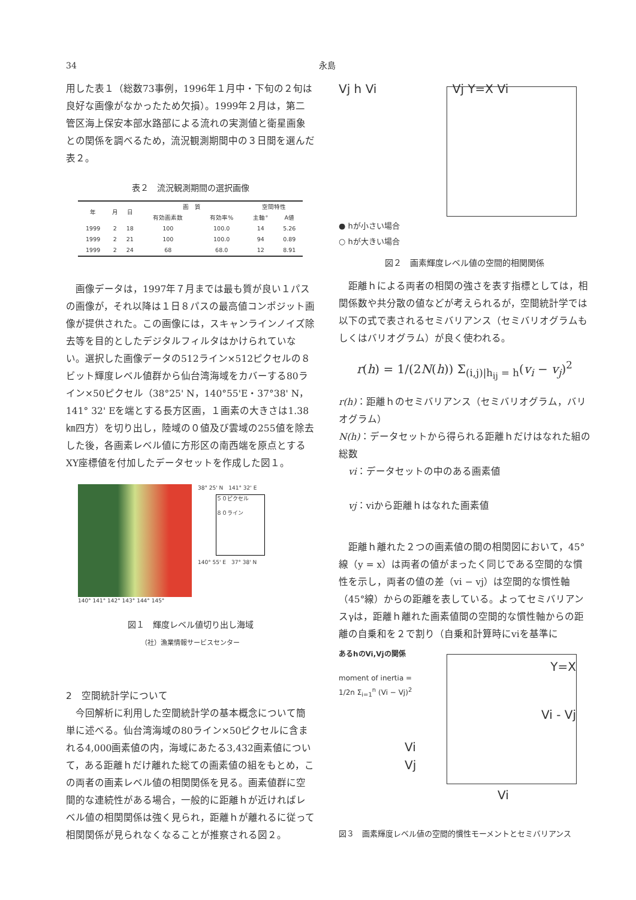34 永島
用した表１（総数73事例，1996年１月中・下旬の２旬は良好な画像がなかったため欠損）。1999年２月は，第二管区海上保安本部水路部による流れの実測値と衛星画象との関係を調べるため，流況観測期間中の３日間を選んだ表２。
表２　流況観測期間の選択画像
| 年 | 月 | 日 | 画 質 | | 空間特性 | |
| --- | --- | --- | --- | --- | --- | --- |
| | | | 有効画素数 | 有効率% | 主軸° | A値 |
| 1999 | 2 | 18 | 100 | 100.0 | 14 | 5.26 |
| 1999 | 2 | 21 | 100 | 100.0 | 94 | 0.89 |
| 1999 | 2 | 24 | 68 | 68.0 | 12 | 8.91 |
　画像データは，1997年７月までは最も質が良い１パスの画像が，それ以降は１日８パスの最高値コンポジット画像が提供された。この画像には，スキャンラインノイズ除去等を目的としたデジタルフィルタはかけられていない。選択した画像データの512ライン×512ピクセルの８ビット輝度レベル値群から仙台湾海域をカバーする80ライン×50ピクセル（38°25' N，140°55'E・37°38' N，141° 32' Eを端とする長方区画，１画素の大きさは1.38㎞四方）を切り出し，陸域の０値及び雲域の255値を除去した後，各画素レベル値に方形区の南西端を原点とするXY座標値を付加したデータセットを作成した図１。
140° 141° 142° 143° 144° 145° 38° 25' N　141° 32' E
５０ピクセル
８０ライン
140° 55' E　37° 38' N
図１　輝度レベル値切り出し海域
（社）漁業情報サービスセンター
2　空間統計学について
　今回解析に利用した空間統計学の基本概念について簡単に述べる。仙台湾海域の80ライン×50ピクセルに含まれる4,000画素値の内，海域にあたる3,432画素値について，ある距離ｈだけ離れた総ての画素値の組をもとめ，この両者の画素レベル値の相関関係を見る。画素値群に空間的な連続性がある場合，一般的に距離ｈが近ければレベル値の相関関係は強く見られ，距離ｈが離れるに従って相関関係が見られなくなることが推察される図２。
Vj h Vi Vj Y=X Vi
● hが小さい場合
○ hが大きい場合
図２　画素輝度レベル値の空間的相関関係
　距離ｈによる両者の相関の強さを表す指標としては，相関係数や共分散の値などが考えられるが，空間統計学では以下の式で表されるセミバリアンス（セミバリオグラムもしくはバリオグラム）が良く使われる。
r(h) = 1/(2N(h)) Σ<sub>(i,j)|h<sub>ij</sub> = h</sub>(v<sub>i</sub> − v<sub>j</sub>)<sup>2</sup>
r(h)：距離ｈのセミバリアンス（セミバリオグラム，バリオグラム）
N(h)：データセットから得られる距離ｈだけはなれた組の総数
　vi：データセットの中のある画素値
　vj：viから距離ｈはなれた画素値
　距離ｈ離れた２つの画素値の間の相関図において，45°線（y = x）は両者の値がまったく同じである空間的な慣性を示し，両者の値の差（vi − vj）は空間的な慣性軸（45°線）からの距離を表している。よってセミバリアンスγは，距離ｈ離れた画素値間の空間的な慣性軸からの距離の自乗和を２で割り（自乗和計算時にviを基準に
あるhのVi,Vjの関係
moment of inertia =
1/2n Σ<sub>i=1</sub><sup>n</sup> (Vi − Vj)<sup>2</sup>
Y=X
Vi - Vj
Vi
Vj
Vi
図３　画素輝度レベル値の空間的慣性モーメントとセミバリアンス